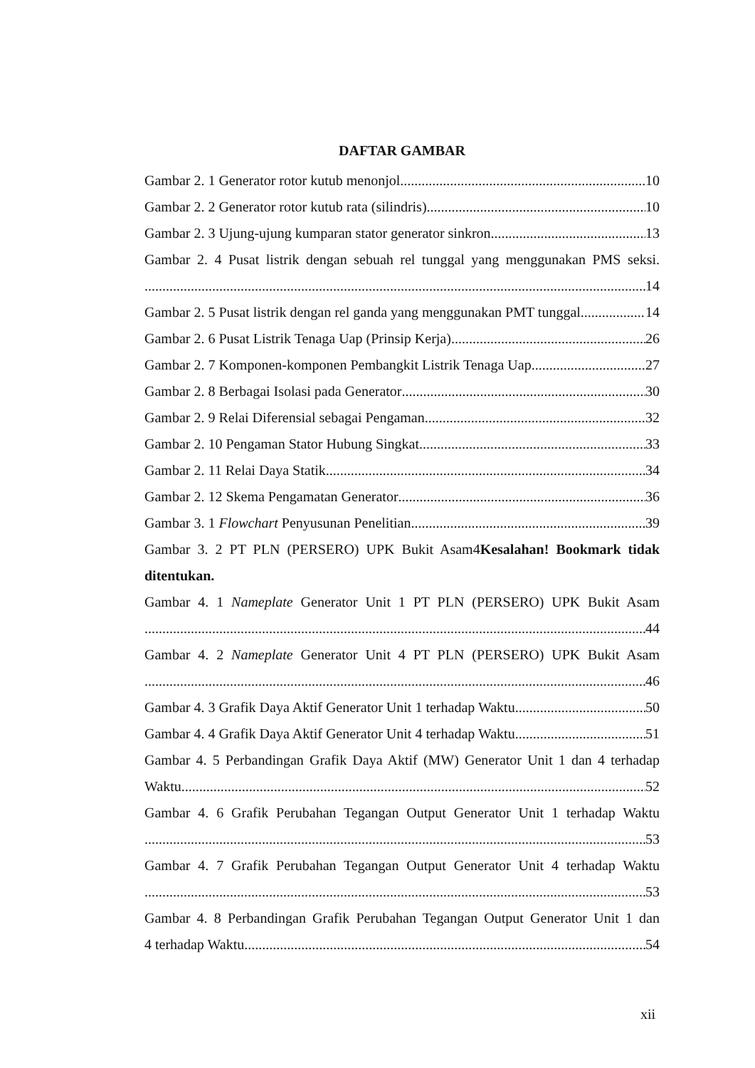DAFTAR GAMBAR
Gambar 2. 1 Generator rotor kutub menonjol 10
Gambar 2. 2 Generator rotor kutub rata (silindris) 10
Gambar 2. 3 Ujung-ujung kumparan stator generator sinkron 13
Gambar 2. 4 Pusat listrik dengan sebuah rel tunggal yang menggunakan PMS seksi.
14
Gambar 2. 5 Pusat listrik dengan rel ganda yang menggunakan PMT tunggal 14
Gambar 2. 6 Pusat Listrik Tenaga Uap (Prinsip Kerja) 26
Gambar 2. 7 Komponen-komponen Pembangkit Listrik Tenaga Uap 27
Gambar 2. 8 Berbagai Isolasi pada Generator 30
Gambar 2. 9 Relai Diferensial sebagai Pengaman 32
Gambar 2. 10 Pengaman Stator Hubung Singkat 33
Gambar 2. 11 Relai Daya Statik 34
Gambar 2. 12 Skema Pengamatan Generator 36
Gambar 3. 1 Flowchart Penyusunan Penelitian 39
Gambar 3. 2 PT PLN (PERSERO) UPK Bukit Asam4Kesalahan! Bookmark tidak
ditentukan.
Gambar 4. 1 Nameplate Generator Unit 1 PT PLN (PERSERO) UPK Bukit Asam
44
Gambar 4. 2 Nameplate Generator Unit 4 PT PLN (PERSERO) UPK Bukit Asam
46
Gambar 4. 3 Grafik Daya Aktif Generator Unit 1 terhadap Waktu 50
Gambar 4. 4 Grafik Daya Aktif Generator Unit 4 terhadap Waktu 51
Gambar 4. 5 Perbandingan Grafik Daya Aktif (MW) Generator Unit 1 dan 4 terhadap
Waktu 52
Gambar 4. 6 Grafik Perubahan Tegangan Output Generator Unit 1 terhadap Waktu
53
Gambar 4. 7 Grafik Perubahan Tegangan Output Generator Unit 4 terhadap Waktu
53
Gambar 4. 8 Perbandingan Grafik Perubahan Tegangan Output Generator Unit 1 dan
4 terhadap Waktu 54
xii